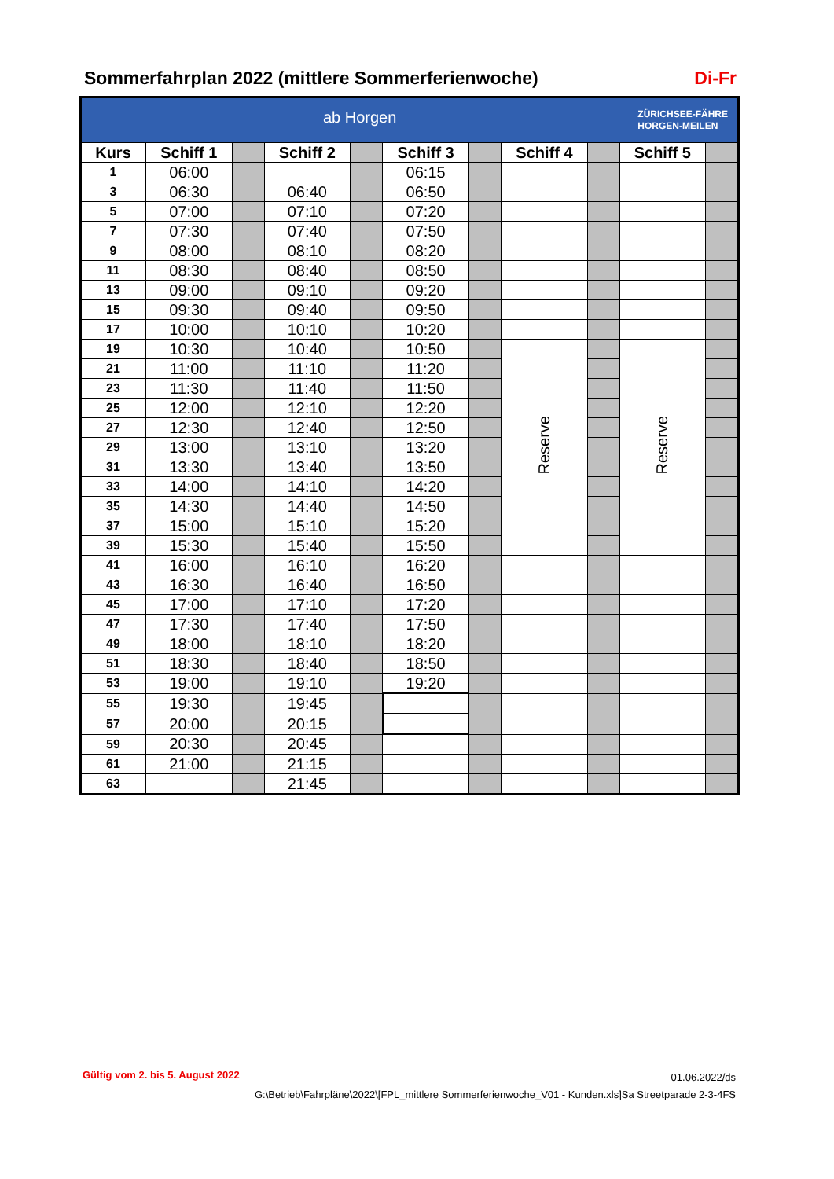Sommerfahrplan 2022 (mittlere Sommerferienwoche) Di-Fr
| ZÜRICHSEE-FÄHRE HORGEN-MEILEN ab Horgen | | | | | | | | | | |
| Kurs | Schiff 1 | | Schiff 2 | | Schiff 3 | | Schiff 4 | | Schiff 5 | |
| 1 | 06:00 | | | | 06:15 | | | | | |
| 3 | 06:30 | | 06:40 | | 06:50 | | | | | |
| 5 | 07:00 | | 07:10 | | 07:20 | | | | | |
| 7 | 07:30 | | 07:40 | | 07:50 | | | | | |
| 9 | 08:00 | | 08:10 | | 08:20 | | | | | |
| 11 | 08:30 | | 08:40 | | 08:50 | | | | | |
| 13 | 09:00 | | 09:10 | | 09:20 | | | | | |
| 15 | 09:30 | | 09:40 | | 09:50 | | | | | |
| 17 | 10:00 | | 10:10 | | 10:20 | | | | | |
| 19 | 10:30 | | 10:40 | | 10:50 | | Reserve | | Reserve | |
| 21 | 11:00 | | 11:10 | | 11:20 | | | | | |
| 23 | 11:30 | | 11:40 | | 11:50 | | | | | |
| 25 | 12:00 | | 12:10 | | 12:20 | | | | | |
| 27 | 12:30 | | 12:40 | | 12:50 | | | | | |
| 29 | 13:00 | | 13:10 | | 13:20 | | | | | |
| 31 | 13:30 | | 13:40 | | 13:50 | | | | | |
| 33 | 14:00 | | 14:10 | | 14:20 | | | | | |
| 35 | 14:30 | | 14:40 | | 14:50 | | | | | |
| 37 | 15:00 | | 15:10 | | 15:20 | | | | | |
| 39 | 15:30 | | 15:40 | | 15:50 | | | | | |
| 41 | 16:00 | | 16:10 | | 16:20 | | | | | |
| 43 | 16:30 | | 16:40 | | 16:50 | | | | | |
| 45 | 17:00 | | 17:10 | | 17:20 | | | | | |
| 47 | 17:30 | | 17:40 | | 17:50 | | | | | |
| 49 | 18:00 | | 18:10 | | 18:20 | | | | | |
| 51 | 18:30 | | 18:40 | | 18:50 | | | | | |
| 53 | 19:00 | | 19:10 | | 19:20 | | | | | |
| 55 | 19:30 | | 19:45 | | | | | | | |
| 57 | 20:00 | | 20:15 | | | | | | | |
| 59 | 20:30 | | 20:45 | | | | | | | |
| 61 | 21:00 | | 21:15 | | | | | | | |
| 63 | | | 21:45 | | | | | | | |
Gültig vom 2. bis 5. August 2022
01.06.2022/ds
G:\Betrieb\Fahrpläne\2022\[FPL_mittlere Sommerferienwoche_V01 - Kunden.xls]Sa Streetparade 2-3-4FS